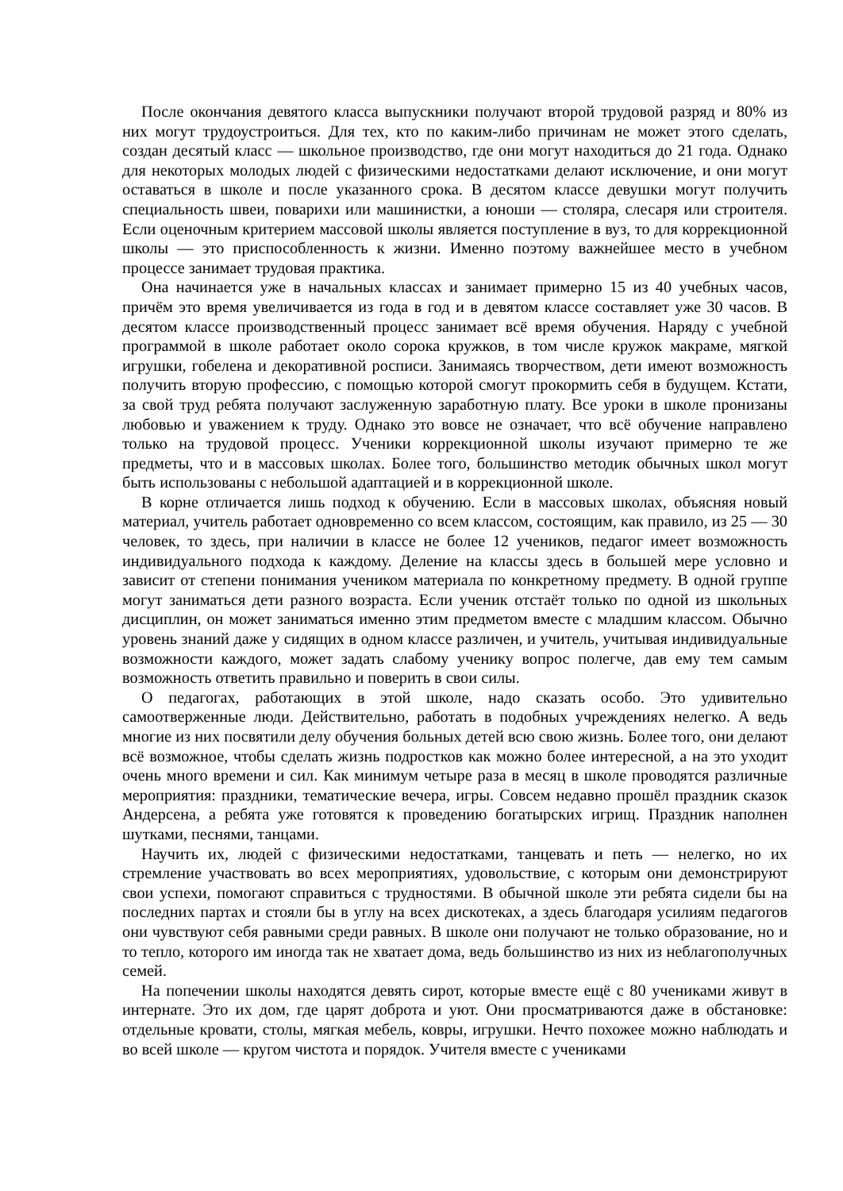После окончания девятого класса выпускники получают второй трудовой разряд и 80% из них могут трудоустроиться. Для тех, кто по каким-либо причинам не может этого сделать, создан десятый класс — школьное производство, где они могут находиться до 21 года. Однако для некоторых молодых людей с физическими недостатками делают исключение, и они могут оставаться в школе и после указанного срока. В десятом классе девушки могут получить специальность швеи, поварихи или машинистки, а юноши — столяра, слесаря или строителя. Если оценочным критерием массовой школы является поступление в вуз, то для коррекционной школы — это приспособленность к жизни. Именно поэтому важнейшее место в учебном процессе занимает трудовая практика.
Она начинается уже в начальных классах и занимает примерно 15 из 40 учебных часов, причём это время увеличивается из года в год и в девятом классе составляет уже 30 часов. В десятом классе производственный процесс занимает всё время обучения. Наряду с учебной программой в школе работает около сорока кружков, в том числе кружок макраме, мягкой игрушки, гобелена и декоративной росписи. Занимаясь творчеством, дети имеют возможность получить вторую профессию, с помощью которой смогут прокормить себя в будущем. Кстати, за свой труд ребята получают заслуженную заработную плату. Все уроки в школе пронизаны любовью и уважением к труду. Однако это вовсе не означает, что всё обучение направлено только на трудовой процесс. Ученики коррекционной школы изучают примерно те же предметы, что и в массовых школах. Более того, большинство методик обычных школ могут быть использованы с небольшой адаптацией и в коррекционной школе.
В корне отличается лишь подход к обучению. Если в массовых школах, объясняя новый материал, учитель работает одновременно со всем классом, состоящим, как правило, из 25 — 30 человек, то здесь, при наличии в классе не более 12 учеников, педагог имеет возможность индивидуального подхода к каждому. Деление на классы здесь в большей мере условно и зависит от степени понимания учеником материала по конкретному предмету. В одной группе могут заниматься дети разного возраста. Если ученик отстаёт только по одной из школьных дисциплин, он может заниматься именно этим предметом вместе с младшим классом. Обычно уровень знаний даже у сидящих в одном классе различен, и учитель, учитывая индивидуальные возможности каждого, может задать слабому ученику вопрос полегче, дав ему тем самым возможность ответить правильно и поверить в свои силы.
О педагогах, работающих в этой школе, надо сказать особо. Это удивительно самоотверженные люди. Действительно, работать в подобных учреждениях нелегко. А ведь многие из них посвятили делу обучения больных детей всю свою жизнь. Более того, они делают всё возможное, чтобы сделать жизнь подростков как можно более интересной, а на это уходит очень много времени и сил. Как минимум четыре раза в месяц в школе проводятся различные мероприятия: праздники, тематические вечера, игры. Совсем недавно прошёл праздник сказок Андерсена, а ребята уже готовятся к проведению богатырских игрищ. Праздник наполнен шутками, песнями, танцами.
Научить их, людей с физическими недостатками, танцевать и петь — нелегко, но их стремление участвовать во всех мероприятиях, удовольствие, с которым они демонстрируют свои успехи, помогают справиться с трудностями. В обычной школе эти ребята сидели бы на последних партах и стояли бы в углу на всех дискотеках, а здесь благодаря усилиям педагогов они чувствуют себя равными среди равных. В школе они получают не только образование, но и то тепло, которого им иногда так не хватает дома, ведь большинство из них из неблагополучных семей.
На попечении школы находятся девять сирот, которые вместе ещё с 80 учениками живут в интернате. Это их дом, где царят доброта и уют. Они просматриваются даже в обстановке: отдельные кровати, столы, мягкая мебель, ковры, игрушки. Нечто похожее можно наблюдать и во всей школе — кругом чистота и порядок. Учителя вместе с учениками